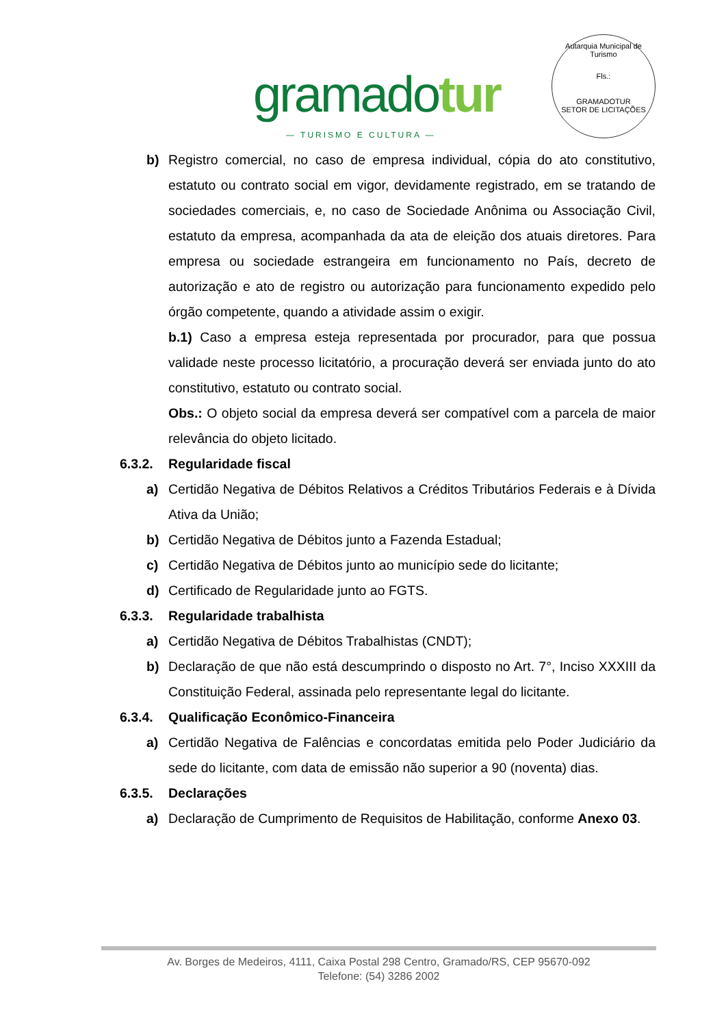gramadotur
— TURISMO E CULTURA —
Autarquia Municipal de Turismo
Fls.:
GRAMADOTUR
SETOR DE LICITAÇÕES
b) Registro comercial, no caso de empresa individual, cópia do ato constitutivo, estatuto ou contrato social em vigor, devidamente registrado, em se tratando de sociedades comerciais, e, no caso de Sociedade Anônima ou Associação Civil, estatuto da empresa, acompanhada da ata de eleição dos atuais diretores. Para empresa ou sociedade estrangeira em funcionamento no País, decreto de autorização e ato de registro ou autorização para funcionamento expedido pelo órgão competente, quando a atividade assim o exigir.
b.1) Caso a empresa esteja representada por procurador, para que possua validade neste processo licitatório, a procuração deverá ser enviada junto do ato constitutivo, estatuto ou contrato social.
Obs.: O objeto social da empresa deverá ser compatível com a parcela de maior relevância do objeto licitado.
6.3.2. Regularidade fiscal
a) Certidão Negativa de Débitos Relativos a Créditos Tributários Federais e à Dívida Ativa da União;
b) Certidão Negativa de Débitos junto a Fazenda Estadual;
c) Certidão Negativa de Débitos junto ao município sede do licitante;
d) Certificado de Regularidade junto ao FGTS.
6.3.3. Regularidade trabalhista
a) Certidão Negativa de Débitos Trabalhistas (CNDT);
b) Declaração de que não está descumprindo o disposto no Art. 7°, Inciso XXXIII da Constituição Federal, assinada pelo representante legal do licitante.
6.3.4. Qualificação Econômico-Financeira
a) Certidão Negativa de Falências e concordatas emitida pelo Poder Judiciário da sede do licitante, com data de emissão não superior a 90 (noventa) dias.
6.3.5. Declarações
a) Declaração de Cumprimento de Requisitos de Habilitação, conforme Anexo 03.
Av. Borges de Medeiros, 4111, Caixa Postal 298 Centro, Gramado/RS, CEP 95670-092
Telefone: (54) 3286 2002